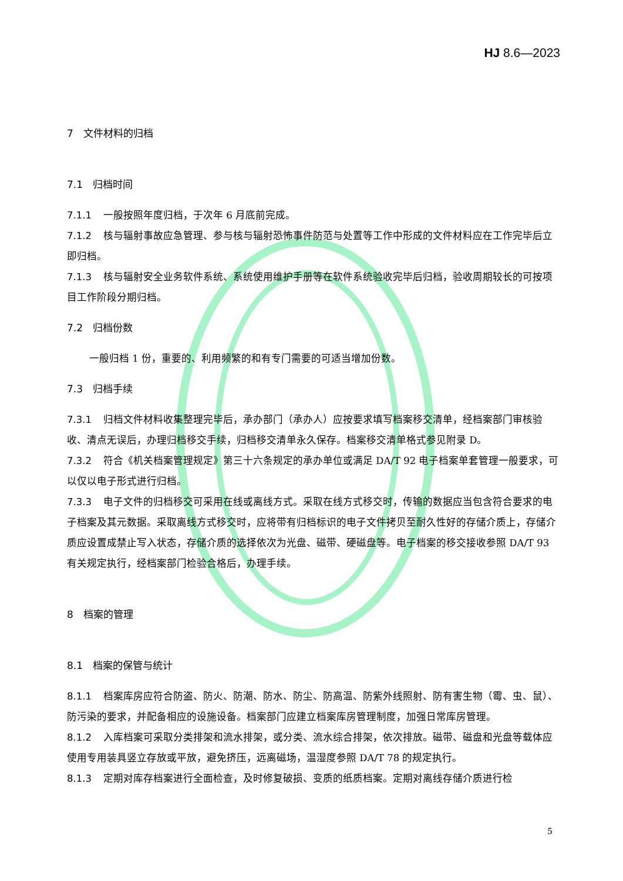HJ 8.6—2023
7　文件材料的归档
7.1　归档时间
7.1.1 一般按照年度归档，于次年 6 月底前完成。
7.1.2 核与辐射事故应急管理、参与核与辐射恐怖事件防范与处置等工作中形成的文件材料应在工作完毕后立即归档。
7.1.3 核与辐射安全业务软件系统、系统使用维护手册等在软件系统验收完毕后归档，验收周期较长的可按项目工作阶段分期归档。
7.2　归档份数
一般归档 1 份，重要的、利用频繁的和有专门需要的可适当增加份数。
7.3　归档手续
7.3.1 归档文件材料收集整理完毕后，承办部门（承办人）应按要求填写档案移交清单，经档案部门审核验收、清点无误后，办理归档移交手续，归档移交清单永久保存。档案移交清单格式参见附录 D。
7.3.2 符合《机关档案管理规定》第三十六条规定的承办单位或满足 DA/T 92 电子档案单套管理一般要求，可以仅以电子形式进行归档。
7.3.3 电子文件的归档移交可采用在线或离线方式。采取在线方式移交时，传输的数据应当包含符合要求的电子档案及其元数据。采取离线方式移交时，应将带有归档标识的电子文件拷贝至耐久性好的存储介质上，存储介质应设置成禁止写入状态，存储介质的选择依次为光盘、磁带、硬磁盘等。电子档案的移交接收参照 DA/T 93 有关规定执行，经档案部门检验合格后，办理手续。
8　档案的管理
8.1　档案的保管与统计
8.1.1 档案库房应符合防盗、防火、防潮、防水、防尘、防高温、防紫外线照射、防有害生物（霉、虫、鼠）、防污染的要求，并配备相应的设施设备。档案部门应建立档案库房管理制度，加强日常库房管理。
8.1.2 入库档案可采取分类排架和流水排架，或分类、流水综合排架，依次排放。磁带、磁盘和光盘等载体应使用专用装具竖立存放或平放，避免挤压，远离磁场，温湿度参照 DA/T 78 的规定执行。
8.1.3 定期对库存档案进行全面检查，及时修复破损、变质的纸质档案。定期对离线存储介质进行检
5